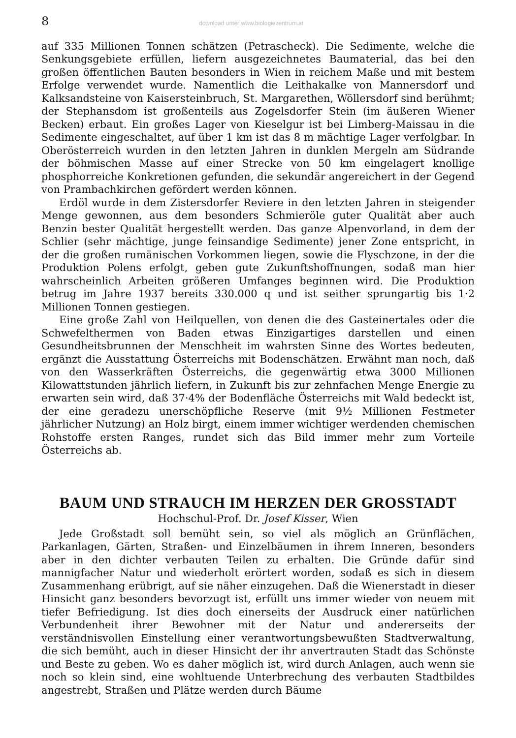8 download unter www.biologiezentrum.at
auf 335 Millionen Tonnen schätzen (Petrascheck). Die Sedimente, welche die Senkungsgebiete erfüllen, liefern ausgezeichnetes Baumaterial, das bei den großen öffentlichen Bauten besonders in Wien in reichem Maße und mit bestem Erfolge verwendet wurde. Namentlich die Leithakalke von Mannersdorf und Kalksandsteine von Kaisersteinbruch, St. Margarethen, Wöllersdorf sind berühmt; der Stephansdom ist großenteils aus Zogelsdorfer Stein (im äußeren Wiener Becken) erbaut. Ein großes Lager von Kieselgur ist bei Limberg-Maissau in die Sedimente eingeschaltet, auf über 1 km ist das 8 m mächtige Lager verfolgbar. In Oberösterreich wurden in den letzten Jahren in dunklen Mergeln am Südrande der böhmischen Masse auf einer Strecke von 50 km eingelagert knollige phosphorreiche Konkretionen gefunden, die sekundär angereichert in der Gegend von Prambachkirchen gefördert werden können.
Erdöl wurde in dem Zistersdorfer Reviere in den letzten Jahren in steigender Menge gewonnen, aus dem besonders Schmieröle guter Qualität aber auch Benzin bester Qualität hergestellt werden. Das ganze Alpenvorland, in dem der Schlier (sehr mächtige, junge feinsandige Sedimente) jener Zone entspricht, in der die großen rumänischen Vorkommen liegen, sowie die Flyschzone, in der die Produktion Polens erfolgt, geben gute Zukunftshoffnungen, sodaß man hier wahrscheinlich Arbeiten größeren Umfanges beginnen wird. Die Produktion betrug im Jahre 1937 bereits 330.000 q und ist seither sprungartig bis 1·2 Millionen Tonnen gestiegen.
Eine große Zahl von Heilquellen, von denen die des Gasteinertales oder die Schwefelthermen von Baden etwas Einzigartiges darstellen und einen Gesundheitsbrunnen der Menschheit im wahrsten Sinne des Wortes bedeuten, ergänzt die Ausstattung Österreichs mit Bodenschätzen. Erwähnt man noch, daß von den Wasserkräften Österreichs, die gegenwärtig etwa 3000 Millionen Kilowattstunden jährlich liefern, in Zukunft bis zur zehnfachen Menge Energie zu erwarten sein wird, daß 37·4% der Bodenfläche Österreichs mit Wald bedeckt ist, der eine geradezu unerschöpfliche Reserve (mit 9½ Millionen Festmeter jährlicher Nutzung) an Holz birgt, einem immer wichtiger werdenden chemischen Rohstoffe ersten Ranges, rundet sich das Bild immer mehr zum Vorteile Österreichs ab.
BAUM UND STRAUCH IM HERZEN DER GROSSTADT
Hochschul-Prof. Dr. Josef Kisser, Wien
Jede Großstadt soll bemüht sein, so viel als möglich an Grünflächen, Parkanlagen, Gärten, Straßen- und Einzelbäumen in ihrem Inneren, besonders aber in den dichter verbauten Teilen zu erhalten. Die Gründe dafür sind mannigfacher Natur und wiederholt erörtert worden, sodaß es sich in diesem Zusammenhang erübrigt, auf sie näher einzugehen. Daß die Wienerstadt in dieser Hinsicht ganz besonders bevorzugt ist, erfüllt uns immer wieder von neuem mit tiefer Befriedigung. Ist dies doch einerseits der Ausdruck einer natürlichen Verbundenheit ihrer Bewohner mit der Natur und andererseits der verständnisvollen Einstellung einer verantwortungsbewußten Stadtverwaltung, die sich bemüht, auch in dieser Hinsicht der ihr anvertrauten Stadt das Schönste und Beste zu geben. Wo es daher möglich ist, wird durch Anlagen, auch wenn sie noch so klein sind, eine wohltuende Unterbrechung des verbauten Stadtbildes angestrebt, Straßen und Plätze werden durch Bäume